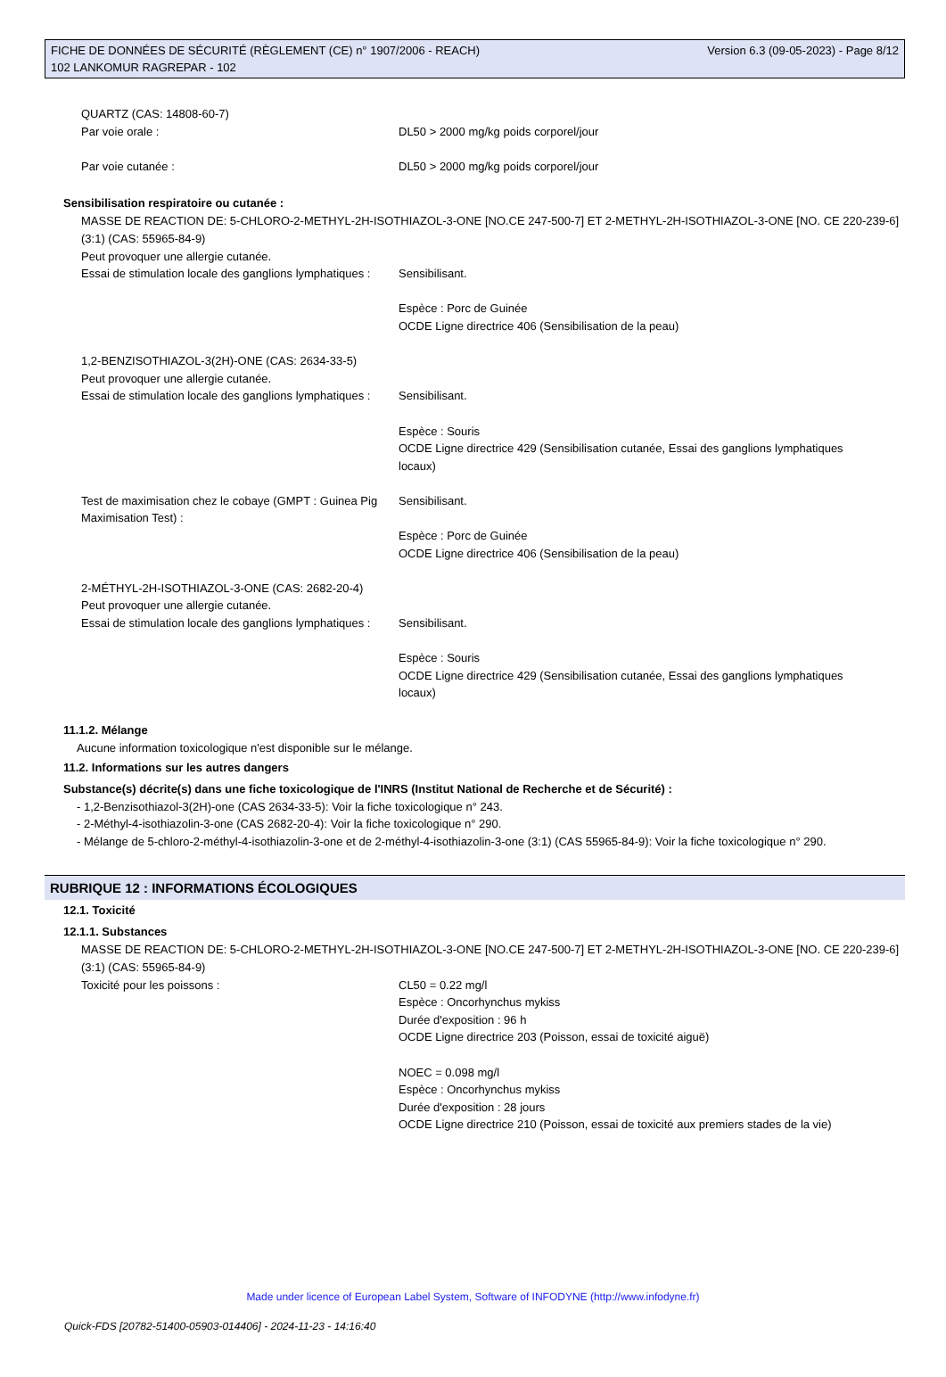FICHE DE DONNÉES DE SÉCURITÉ (RÈGLEMENT (CE) n° 1907/2006 - REACH)
102 LANKOMUR RAGREPAR - 102
Version 6.3 (09-05-2023) - Page 8/12
QUARTZ (CAS: 14808-60-7)
Par voie orale : DL50 > 2000 mg/kg poids corporel/jour
Par voie cutanée : DL50 > 2000 mg/kg poids corporel/jour
Sensibilisation respiratoire ou cutanée :
MASSE DE REACTION DE: 5-CHLORO-2-METHYL-2H-ISOTHIAZOL-3-ONE [NO.CE 247-500-7] ET 2-METHYL-2H-ISOTHIAZOL-3-ONE [NO. CE 220-239-6] (3:1) (CAS: 55965-84-9)
Peut provoquer une allergie cutanée.
Essai de stimulation locale des ganglions lymphatiques :
Sensibilisant.
Espèce : Porc de Guinée
OCDE Ligne directrice 406 (Sensibilisation de la peau)
1,2-BENZISOTHIAZOL-3(2H)-ONE (CAS: 2634-33-5)
Peut provoquer une allergie cutanée.
Essai de stimulation locale des ganglions lymphatiques :
Sensibilisant.
Espèce : Souris
OCDE Ligne directrice 429 (Sensibilisation cutanée, Essai des ganglions lymphatiques locaux)
Test de maximisation chez le cobaye (GMPT : Guinea Pig Maximisation Test) :
Sensibilisant.
Espèce : Porc de Guinée
OCDE Ligne directrice 406 (Sensibilisation de la peau)
2-MÉTHYL-2H-ISOTHIAZOL-3-ONE (CAS: 2682-20-4)
Peut provoquer une allergie cutanée.
Essai de stimulation locale des ganglions lymphatiques :
Sensibilisant.
Espèce : Souris
OCDE Ligne directrice 429 (Sensibilisation cutanée, Essai des ganglions lymphatiques locaux)
11.1.2. Mélange
Aucune information toxicologique n'est disponible sur le mélange.
11.2. Informations sur les autres dangers
Substance(s) décrite(s) dans une fiche toxicologique de l'INRS (Institut National de Recherche et de Sécurité) :
- 1,2-Benzisothiazol-3(2H)-one (CAS 2634-33-5): Voir la fiche toxicologique n° 243.
- 2-Méthyl-4-isothiazolin-3-one (CAS 2682-20-4): Voir la fiche toxicologique n° 290.
- Mélange de 5-chloro-2-méthyl-4-isothiazolin-3-one et de 2-méthyl-4-isothiazolin-3-one (3:1) (CAS 55965-84-9): Voir la fiche toxicologique n° 290.
RUBRIQUE 12 : INFORMATIONS ÉCOLOGIQUES
12.1. Toxicité
12.1.1. Substances
MASSE DE REACTION DE: 5-CHLORO-2-METHYL-2H-ISOTHIAZOL-3-ONE [NO.CE 247-500-7] ET 2-METHYL-2H-ISOTHIAZOL-3-ONE [NO. CE 220-239-6] (3:1) (CAS: 55965-84-9)
Toxicité pour les poissons : CL50 = 0.22 mg/l
Espèce : Oncorhynchus mykiss
Durée d'exposition : 96 h
OCDE Ligne directrice 203 (Poisson, essai de toxicité aiguë)
NOEC = 0.098 mg/l
Espèce : Oncorhynchus mykiss
Durée d'exposition : 28 jours
OCDE Ligne directrice 210 (Poisson, essai de toxicité aux premiers stades de la vie)
Made under licence of European Label System, Software of INFODYNE (http://www.infodyne.fr)
Quick-FDS [20782-51400-05903-014406] - 2024-11-23 - 14:16:40